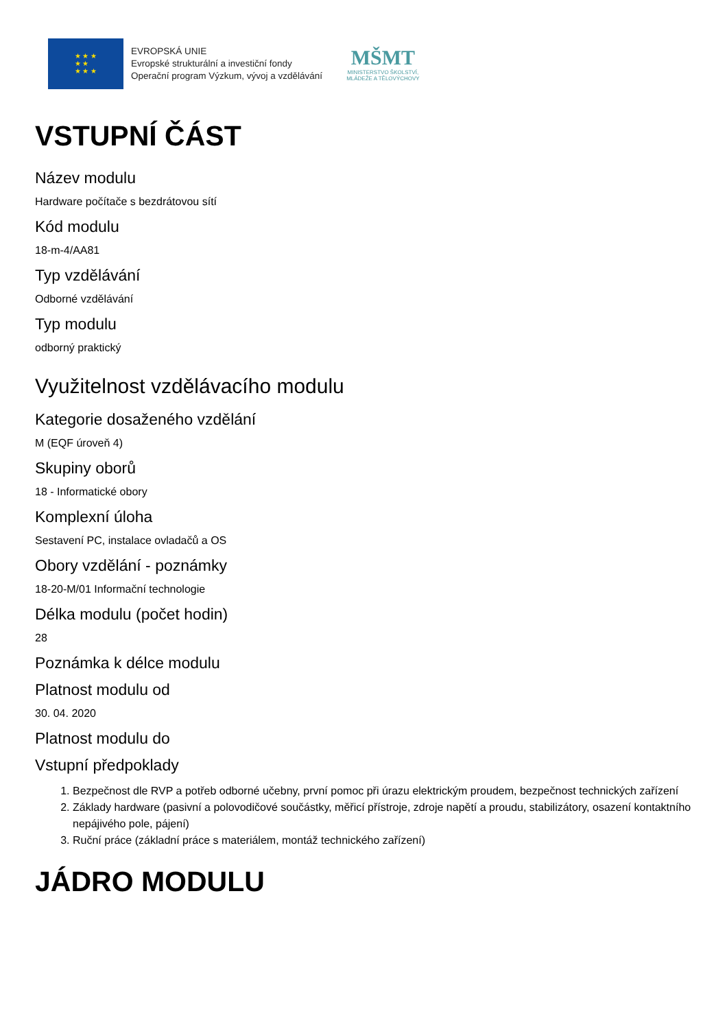★ ★ ★
★ ★
★ ★ ★
EVROPSKÁ UNIE
Evropské strukturální a investiční fondy
Operační program Výzkum, vývoj a vzdělávání
MŠMT
MINISTERSTVO ŠKOLSTVÍ,
MLÁDEŽE A TĚLOVÝCHOVY
VSTUPNÍ ČÁST
Název modulu
Hardware počítače s bezdrátovou sítí
Kód modulu
18-m-4/AA81
Typ vzdělávání
Odborné vzdělávání
Typ modulu
odborný praktický
Využitelnost vzdělávacího modulu
Kategorie dosaženého vzdělání
M (EQF úroveň 4)
Skupiny oborů
18 - Informatické obory
Komplexní úloha
Sestavení PC, instalace ovladačů a OS
Obory vzdělání - poznámky
18-20-M/01 Informační technologie
Délka modulu (počet hodin)
28
Poznámka k délce modulu
Platnost modulu od
30. 04. 2020
Platnost modulu do
Vstupní předpoklady
1. Bezpečnost dle RVP a potřeb odborné učebny, první pomoc při úrazu elektrickým proudem, bezpečnost technických zařízení
2. Základy hardware (pasivní a polovodičové součástky, měřicí přístroje, zdroje napětí a proudu, stabilizátory, osazení kontaktního nepájivého pole, pájení)
3. Ruční práce (základní práce s materiálem, montáž technického zařízení)
JÁDRO MODULU